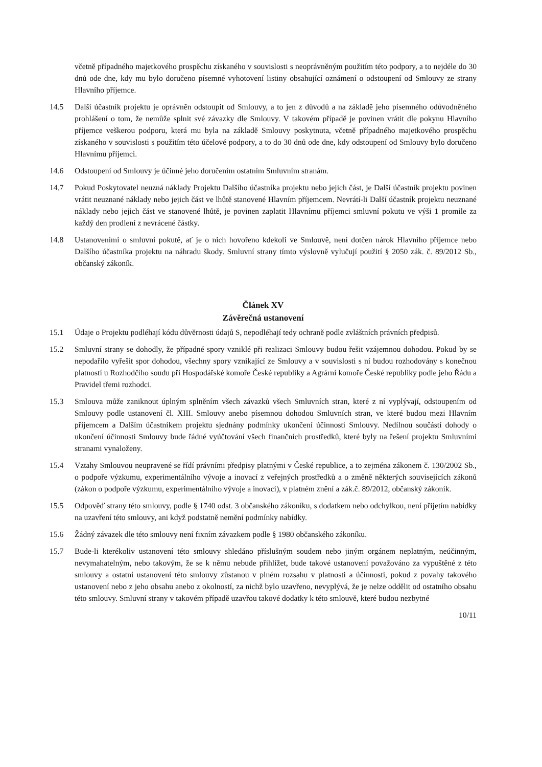včetně případného majetkového prospěchu získaného v souvislosti s neoprávněným použitím této podpory, a to nejdéle do 30 dnů ode dne, kdy mu bylo doručeno písemné vyhotovení listiny obsahující oznámení o odstoupení od Smlouvy ze strany Hlavního příjemce.
14.5 Další účastník projektu je oprávněn odstoupit od Smlouvy, a to jen z důvodů a na základě jeho písemného odůvodněného prohlášení o tom, že nemůže splnit své závazky dle Smlouvy. V takovém případě je povinen vrátit dle pokynu Hlavního příjemce veškerou podporu, která mu byla na základě Smlouvy poskytnuta, včetně případného majetkového prospěchu získaného v souvislosti s použitím této účelové podpory, a to do 30 dnů ode dne, kdy odstoupení od Smlouvy bylo doručeno Hlavnímu příjemci.
14.6 Odstoupení od Smlouvy je účinné jeho doručením ostatním Smluvním stranám.
14.7 Pokud Poskytovatel neuzná náklady Projektu Dalšího účastníka projektu nebo jejich část, je Další účastník projektu povinen vrátit neuznané náklady nebo jejich část ve lhůtě stanovené Hlavním příjemcem. Nevrátí-li Další účastník projektu neuznané náklady nebo jejich část ve stanovené lhůtě, je povinen zaplatit Hlavnímu příjemci smluvní pokutu ve výši 1 promile za každý den prodlení z nevrácené částky.
14.8 Ustanoveními o smluvní pokutě, ať je o nich hovořeno kdekoli ve Smlouvě, není dotčen nárok Hlavního příjemce nebo Dalšího účastníka projektu na náhradu škody. Smluvní strany tímto výslovně vylučují použití § 2050 zák. č. 89/2012 Sb., občanský zákoník.
Článek XV
Závěrečná ustanovení
15.1 Údaje o Projektu podléhají kódu důvěrnosti údajů S, nepodléhají tedy ochraně podle zvláštních právních předpisů.
15.2 Smluvní strany se dohodly, že případné spory vzniklé při realizaci Smlouvy budou řešit vzájemnou dohodou. Pokud by se nepodařilo vyřešit spor dohodou, všechny spory vznikající ze Smlouvy a v souvislosti s ní budou rozhodovány s konečnou platností u Rozhodčího soudu při Hospodářské komoře České republiky a Agrární komoře České republiky podle jeho Řádu a Pravidel třemi rozhodci.
15.3 Smlouva může zaniknout úplným splněním všech závazků všech Smluvních stran, které z ní vyplývají, odstoupením od Smlouvy podle ustanovení čl. XIII. Smlouvy anebo písemnou dohodou Smluvních stran, ve které budou mezi Hlavním příjemcem a Dalším účastníkem projektu sjednány podmínky ukončení účinnosti Smlouvy. Nedílnou součástí dohody o ukončení účinnosti Smlouvy bude řádné vyúčtování všech finančních prostředků, které byly na řešení projektu Smluvními stranami vynaloženy.
15.4 Vztahy Smlouvou neupravené se řídí právními předpisy platnými v České republice, a to zejména zákonem č. 130/2002 Sb., o podpoře výzkumu, experimentálního vývoje a inovací z veřejných prostředků a o změně některých souvisejících zákonů (zákon o podpoře výzkumu, experimentálního vývoje a inovací), v platném znění a zák.č. 89/2012, občanský zákoník.
15.5 Odpověď strany této smlouvy, podle § 1740 odst. 3 občanského zákoníku, s dodatkem nebo odchylkou, není přijetím nabídky na uzavření této smlouvy, ani když podstatně nemění podmínky nabídky.
15.6 Žádný závazek dle této smlouvy není fixním závazkem podle § 1980 občanského zákoníku.
15.7 Bude-li kterékoliv ustanovení této smlouvy shledáno příslušným soudem nebo jiným orgánem neplatným, neúčinným, nevymahatelným, nebo takovým, že se k němu nebude přihlížet, bude takové ustanovení považováno za vypuštěné z této smlouvy a ostatní ustanovení této smlouvy zůstanou v plném rozsahu v platnosti a účinnosti, pokud z povahy takového ustanovení nebo z jeho obsahu anebo z okolností, za nichž bylo uzavřeno, nevyplývá, že je nelze oddělit od ostatního obsahu této smlouvy. Smluvní strany v takovém případě uzavřou takové dodatky k této smlouvě, které budou nezbytné
10/11